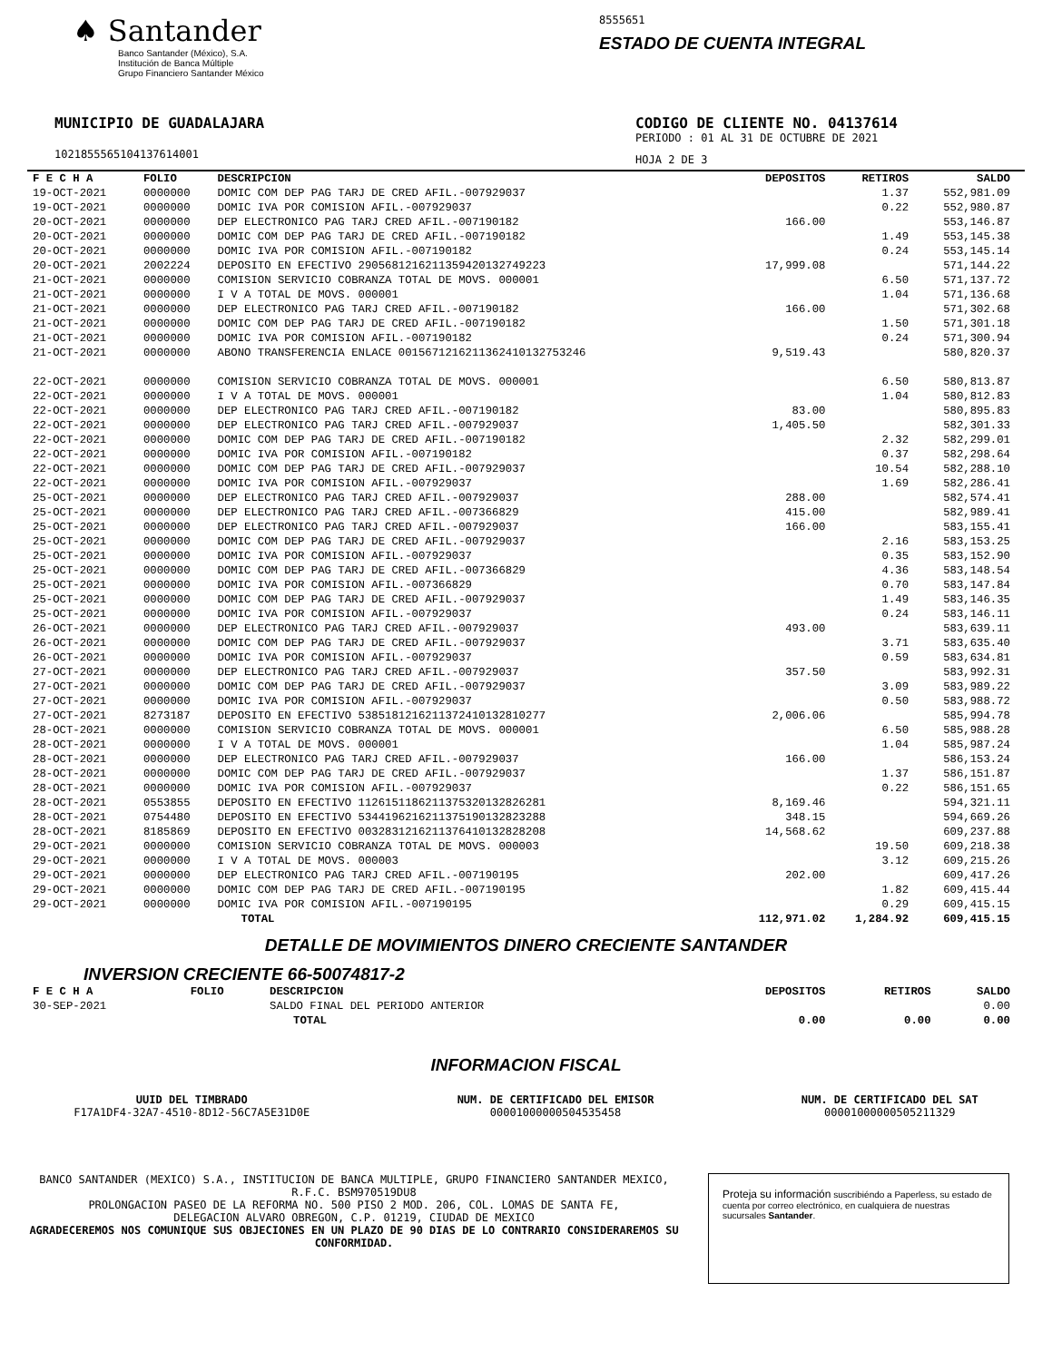♠ Santander
Banco Santander (México), S.A.
Institución de Banca Múltiple
Grupo Financiero Santander México
8555651
ESTADO DE CUENTA INTEGRAL
MUNICIPIO DE GUADALAJARA
1021855565104137614001
CODIGO DE CLIENTE NO. 04137614
PERIODO : 01 AL 31 DE OCTUBRE DE 2021
HOJA 2 DE 3
| F E C H A | FOLIO | DESCRIPCION | DEPOSITOS | RETIROS | SALDO |
| --- | --- | --- | --- | --- | --- |
| 19-OCT-2021 | 0000000 | DOMIC COM DEP PAG TARJ DE CRED AFIL.-007929037 | | 1.37 | 552,981.09 |
| 19-OCT-2021 | 0000000 | DOMIC IVA POR COMISION AFIL.-007929037 | | 0.22 | 552,980.87 |
| 20-OCT-2021 | 0000000 | DEP ELECTRONICO PAG TARJ CRED AFIL.-007190182 | 166.00 | | 553,146.87 |
| 20-OCT-2021 | 0000000 | DOMIC COM DEP PAG TARJ DE CRED AFIL.-007190182 | | 1.49 | 553,145.38 |
| 20-OCT-2021 | 0000000 | DOMIC IVA POR COMISION AFIL.-007190182 | | 0.24 | 553,145.14 |
| 20-OCT-2021 | 2002224 | DEPOSITO EN EFECTIVO 29056812162113594201327492​23 | 17,999.08 | | 571,144.22 |
| 21-OCT-2021 | 0000000 | COMISION SERVICIO COBRANZA TOTAL DE MOVS. 000001 | | 6.50 | 571,137.72 |
| 21-OCT-2021 | 0000000 | I V A TOTAL DE MOVS. 000001 | | 1.04 | 571,136.68 |
| 21-OCT-2021 | 0000000 | DEP ELECTRONICO PAG TARJ CRED AFIL.-007190182 | 166.00 | | 571,302.68 |
| 21-OCT-2021 | 0000000 | DOMIC COM DEP PAG TARJ DE CRED AFIL.-007190182 | | 1.50 | 571,301.18 |
| 21-OCT-2021 | 0000000 | DOMIC IVA POR COMISION AFIL.-007190182 | | 0.24 | 571,300.94 |
| 21-OCT-2021 | 0000000 | ABONO TRANSFERENCIA ENLACE 00156712162113624101327532​46 | 9,519.43 | | 580,820.37 |
| 22-OCT-2021 | 0000000 | COMISION SERVICIO COBRANZA TOTAL DE MOVS. 000001 | | 6.50 | 580,813.87 |
| 22-OCT-2021 | 0000000 | I V A TOTAL DE MOVS. 000001 | | 1.04 | 580,812.83 |
| 22-OCT-2021 | 0000000 | DEP ELECTRONICO PAG TARJ CRED AFIL.-007190182 | 83.00 | | 580,895.83 |
| 22-OCT-2021 | 0000000 | DEP ELECTRONICO PAG TARJ CRED AFIL.-007929037 | 1,405.50 | | 582,301.33 |
| 22-OCT-2021 | 0000000 | DOMIC COM DEP PAG TARJ DE CRED AFIL.-007190182 | | 2.32 | 582,299.01 |
| 22-OCT-2021 | 0000000 | DOMIC IVA POR COMISION AFIL.-007190182 | | 0.37 | 582,298.64 |
| 22-OCT-2021 | 0000000 | DOMIC COM DEP PAG TARJ DE CRED AFIL.-007929037 | | 10.54 | 582,288.10 |
| 22-OCT-2021 | 0000000 | DOMIC IVA POR COMISION AFIL.-007929037 | | 1.69 | 582,286.41 |
| 25-OCT-2021 | 0000000 | DEP ELECTRONICO PAG TARJ CRED AFIL.-007929037 | 288.00 | | 582,574.41 |
| 25-OCT-2021 | 0000000 | DEP ELECTRONICO PAG TARJ CRED AFIL.-007366829 | 415.00 | | 582,989.41 |
| 25-OCT-2021 | 0000000 | DEP ELECTRONICO PAG TARJ CRED AFIL.-007929037 | 166.00 | | 583,155.41 |
| 25-OCT-2021 | 0000000 | DOMIC COM DEP PAG TARJ DE CRED AFIL.-007929037 | | 2.16 | 583,153.25 |
| 25-OCT-2021 | 0000000 | DOMIC IVA POR COMISION AFIL.-007929037 | | 0.35 | 583,152.90 |
| 25-OCT-2021 | 0000000 | DOMIC COM DEP PAG TARJ DE CRED AFIL.-007366829 | | 4.36 | 583,148.54 |
| 25-OCT-2021 | 0000000 | DOMIC IVA POR COMISION AFIL.-007366829 | | 0.70 | 583,147.84 |
| 25-OCT-2021 | 0000000 | DOMIC COM DEP PAG TARJ DE CRED AFIL.-007929037 | | 1.49 | 583,146.35 |
| 25-OCT-2021 | 0000000 | DOMIC IVA POR COMISION AFIL.-007929037 | | 0.24 | 583,146.11 |
| 26-OCT-2021 | 0000000 | DEP ELECTRONICO PAG TARJ CRED AFIL.-007929037 | 493.00 | | 583,639.11 |
| 26-OCT-2021 | 0000000 | DOMIC COM DEP PAG TARJ DE CRED AFIL.-007929037 | | 3.71 | 583,635.40 |
| 26-OCT-2021 | 0000000 | DOMIC IVA POR COMISION AFIL.-007929037 | | 0.59 | 583,634.81 |
| 27-OCT-2021 | 0000000 | DEP ELECTRONICO PAG TARJ CRED AFIL.-007929037 | 357.50 | | 583,992.31 |
| 27-OCT-2021 | 0000000 | DOMIC COM DEP PAG TARJ DE CRED AFIL.-007929037 | | 3.09 | 583,989.22 |
| 27-OCT-2021 | 0000000 | DOMIC IVA POR COMISION AFIL.-007929037 | | 0.50 | 583,988.72 |
| 27-OCT-2021 | 8273187 | DEPOSITO EN EFECTIVO 53851812162113724101328102​77 | 2,006.06 | | 585,994.78 |
| 28-OCT-2021 | 0000000 | COMISION SERVICIO COBRANZA TOTAL DE MOVS. 000001 | | 6.50 | 585,988.28 |
| 28-OCT-2021 | 0000000 | I V A TOTAL DE MOVS. 000001 | | 1.04 | 585,987.24 |
| 28-OCT-2021 | 0000000 | DEP ELECTRONICO PAG TARJ CRED AFIL.-007929037 | 166.00 | | 586,153.24 |
| 28-OCT-2021 | 0000000 | DOMIC COM DEP PAG TARJ DE CRED AFIL.-007929037 | | 1.37 | 586,151.87 |
| 28-OCT-2021 | 0000000 | DOMIC IVA POR COMISION AFIL.-007929037 | | 0.22 | 586,151.65 |
| 28-OCT-2021 | 0553855 | DEPOSITO EN EFECTIVO 11261511862113753201328262​81 | 8,169.46 | | 594,321.11 |
| 28-OCT-2021 | 0754480 | DEPOSITO EN EFECTIVO 53441962162113751901328232​88 | 348.15 | | 594,669.26 |
| 28-OCT-2021 | 8185869 | DEPOSITO EN EFECTIVO 00328312162113764101328282​08 | 14,568.62 | | 609,237.88 |
| 29-OCT-2021 | 0000000 | COMISION SERVICIO COBRANZA TOTAL DE MOVS. 000003 | | 19.50 | 609,218.38 |
| 29-OCT-2021 | 0000000 | I V A TOTAL DE MOVS. 000003 | | 3.12 | 609,215.26 |
| 29-OCT-2021 | 0000000 | DEP ELECTRONICO PAG TARJ CRED AFIL.-007190195 | 202.00 | | 609,417.26 |
| 29-OCT-2021 | 0000000 | DOMIC COM DEP PAG TARJ DE CRED AFIL.-007190195 | | 1.82 | 609,415.44 |
| 29-OCT-2021 | 0000000 | DOMIC IVA POR COMISION AFIL.-007190195 | | 0.29 | 609,415.15 |
| | | TOTAL | 112,971.02 | 1,284.92 | 609,415.15 |
DETALLE DE MOVIMIENTOS DINERO CRECIENTE SANTANDER
INVERSION CRECIENTE 66-50074817-2
| F E C H A | FOLIO | DESCRIPCION | DEPOSITOS | RETIROS | SALDO |
| --- | --- | --- | --- | --- | --- |
| 30-SEP-2021 | | SALDO FINAL DEL PERIODO ANTERIOR | | | 0.00 |
| | | TOTAL | 0.00 | 0.00 | 0.00 |
INFORMACION FISCAL
UUID DEL TIMBRADO
F17A1DF4-32A7-4510-8D12-56C7A5E31D0E
NUM. DE CERTIFICADO DEL EMISOR
00001000000504535458
NUM. DE CERTIFICADO DEL SAT
00001000000505211329
BANCO SANTANDER (MEXICO) S.A., INSTITUCION DE BANCA MULTIPLE, GRUPO FINANCIERO SANTANDER MEXICO,
R.F.C. BSM970519DU8
PROLONGACION PASEO DE LA REFORMA NO. 500 PISO 2 MOD. 206, COL. LOMAS DE SANTA FE,
DELEGACION ALVARO OBREGON, C.P. 01219, CIUDAD DE MEXICO
AGRADECEREMOS NOS COMUNIQUE SUS OBJECIONES EN UN PLAZO DE 90 DIAS DE LO CONTRARIO CONSIDERAREMOS SU CONFORMIDAD.
Proteja su información suscribiéndo a Paperless, su estado de cuenta por correo electrónico, en cualquiera de nuestras sucursales Santander.